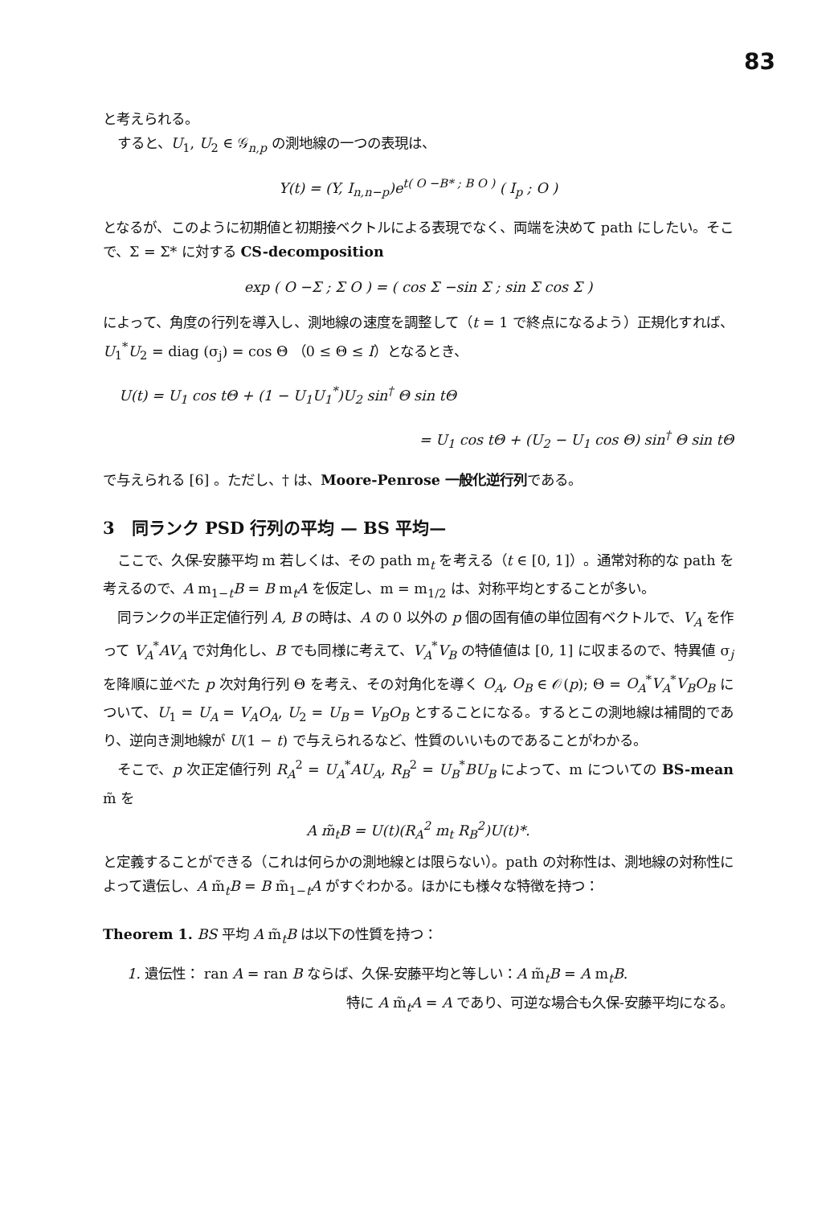83
と考えられる。
すると、U<sub>1</sub>, U<sub>2</sub> ∈ 𝒢<sub>n,p</sub> の測地線の一つの表現は、
Y(t) = (Y, I<sub>n,n−p</sub>)e<sup>t( O −B* ; B O )</sup> ( I<sub>p</sub> ; O )
となるが、このように初期値と初期接ベクトルによる表現でなく、両端を決めて path にしたい。そこで、Σ = Σ* に対する CS-decomposition
exp ( O −Σ ; Σ O ) = ( cos Σ −sin Σ ; sin Σ cos Σ )
によって、角度の行列を導入し、測地線の速度を調整して（t = 1 で終点になるよう）正規化すれば、U<sub>1</sub><sup>*</sup>U<sub>2</sub> = diag (σ<sub>j</sub>) = cos Θ （0 ≤ Θ ≤ I）となるとき、
U(t) = U<sub>1</sub> cos tΘ + (1 − U<sub>1</sub>U<sub>1</sub><sup>*</sup>)U<sub>2</sub> sin<sup>†</sup> Θ sin tΘ
= U<sub>1</sub> cos tΘ + (U<sub>2</sub> − U<sub>1</sub> cos Θ) sin<sup>†</sup> Θ sin tΘ
で与えられる [6] 。ただし、† は、Moore-Penrose 一般化逆行列である。
3　同ランク PSD 行列の平均 — BS 平均—
ここで、久保-安藤平均 m 若しくは、その path m<sub>t</sub> を考える（t ∈ [0, 1]）。通常対称的な path を考えるので、A m<sub>1−t</sub>B = B m<sub>t</sub>A を仮定し、m = m<sub>1/2</sub> は、対称平均とすることが多い。
同ランクの半正定値行列 A, B の時は、A の 0 以外の p 個の固有値の単位固有ベクトルで、V<sub>A</sub> を作って V<sub>A</sub><sup>*</sup>AV<sub>A</sub> で対角化し、B でも同様に考えて、V<sub>A</sub><sup>*</sup>V<sub>B</sub> の特値値は [0, 1] に収まるので、特異値 σ<sub>j</sub> を降順に並べた p 次対角行列 Θ を考え、その対角化を導く O<sub>A</sub>, O<sub>B</sub> ∈ 𝒪(p); Θ = O<sub>A</sub><sup>*</sup>V<sub>A</sub><sup>*</sup>V<sub>B</sub>O<sub>B</sub> について、U<sub>1</sub> = U<sub>A</sub> = V<sub>A</sub>O<sub>A</sub>, U<sub>2</sub> = U<sub>B</sub> = V<sub>B</sub>O<sub>B</sub> とすることになる。するとこの測地線は補間的であり、逆向き測地線が U(1 − t) で与えられるなど、性質のいいものであることがわかる。
そこで、p 次正定値行列 R<sub>A</sub><sup>2</sup> = U<sub>A</sub><sup>*</sup>AU<sub>A</sub>, R<sub>B</sub><sup>2</sup> = U<sub>B</sub><sup>*</sup>BU<sub>B</sub> によって、m についての BS-mean m̃ を
A m̃<sub>t</sub>B = U(t)(R<sub>A</sub><sup>2</sup> m<sub>t</sub> R<sub>B</sub><sup>2</sup>)U(t)*.
と定義することができる（これは何らかの測地線とは限らない）。path の対称性は、測地線の対称性によって遺伝し、A m̃<sub>t</sub>B = B m̃<sub>1−t</sub>A がすぐわかる。ほかにも様々な特徴を持つ：
Theorem 1. BS 平均 A m̃<sub>t</sub>B は以下の性質を持つ：
1. 遺伝性： ran A = ran B ならば、久保-安藤平均と等しい：A m̃<sub>t</sub>B = A m<sub>t</sub>B.
特に A m̃<sub>t</sub>A = A であり、可逆な場合も久保-安藤平均になる。